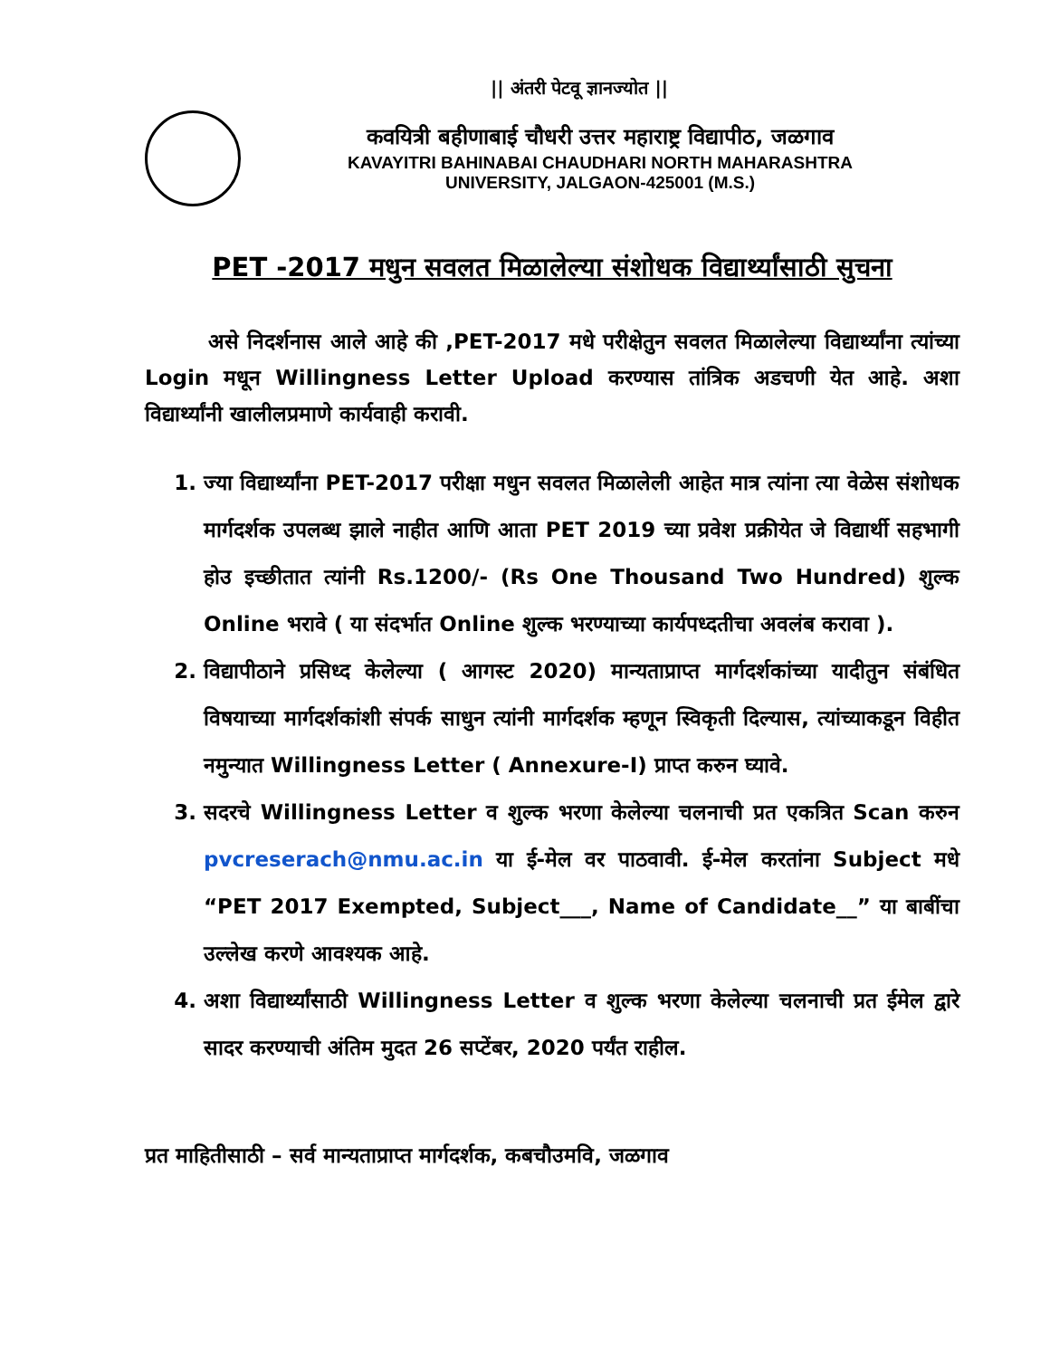|| अंतरी पेटवू ज्ञानज्योत ||
कवयित्री बहीणाबाई चौधरी उत्तर महाराष्ट्र विद्यापीठ, जळगाव
KAVAYITRI BAHINABAI CHAUDHARI NORTH MAHARASHTRA
UNIVERSITY, JALGAON-425001 (M.S.)
PET -2017 मधुन सवलत मिळालेल्या संशोधक विद्यार्थ्यांसाठी सुचना
असे निदर्शनास आले आहे की ,PET-2017 मधे परीक्षेतुन सवलत मिळालेल्या विद्यार्थ्यांना त्यांच्या Login मधून Willingness Letter Upload करण्यास तांत्रिक अडचणी येत आहे. अशा विद्यार्थ्यांनी खालीलप्रमाणे कार्यवाही करावी.
1. ज्या विद्यार्थ्यांना PET-2017 परीक्षा मधुन सवलत मिळालेली आहेत मात्र त्यांना त्या वेळेस संशोधक मार्गदर्शक उपलब्ध झाले नाहीत आणि आता PET 2019 च्या प्रवेश प्रक्रीयेत जे विद्यार्थी सहभागी होउ इच्छीतात त्यांनी Rs.1200/- (Rs One Thousand Two Hundred) शुल्क Online भरावे ( या संदर्भात Online शुल्क भरण्याच्या कार्यपध्दतीचा अवलंब करावा ).
2. विद्यापीठाने प्रसिध्द केलेल्या ( आगस्ट 2020) मान्यताप्राप्त मार्गदर्शकांच्या यादीतुन संबंधित विषयाच्या मार्गदर्शकांशी संपर्क साधुन त्यांनी मार्गदर्शक म्हणून स्विकृती दिल्यास, त्यांच्याकडून विहीत नमुन्यात Willingness Letter ( Annexure-I) प्राप्त करुन घ्यावे.
3. सदरचे Willingness Letter व शुल्क भरणा केलेल्या चलनाची प्रत एकत्रित Scan करुन pvcreserach@nmu.ac.in या ई-मेल वर पाठवावी. ई-मेल करतांना Subject मधे “PET 2017 Exempted, Subject___, Name of Candidate__” या बाबींचा उल्लेख करणे आवश्यक आहे.
4. अशा विद्यार्थ्यांसाठी Willingness Letter व शुल्क भरणा केलेल्या चलनाची प्रत ईमेल द्वारे सादर करण्याची अंतिम मुदत 26 सप्टेंबर, 2020 पर्यंत राहील.
प्रत माहितीसाठी – सर्व मान्यताप्राप्त मार्गदर्शक, कबचौउमवि, जळगाव